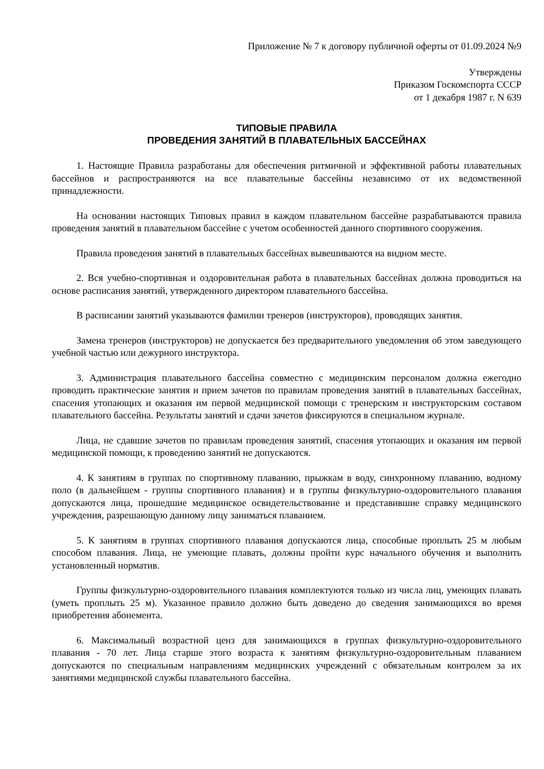Приложение № 7 к договору публичной оферты от 01.09.2024 №9
Утверждены
Приказом Госкомспорта СССР
от 1 декабря 1987 г. N 639
ТИПОВЫЕ ПРАВИЛА
ПРОВЕДЕНИЯ ЗАНЯТИЙ В ПЛАВАТЕЛЬНЫХ БАССЕЙНАХ
1. Настоящие Правила разработаны для обеспечения ритмичной и эффективной работы плавательных бассейнов и распространяются на все плавательные бассейны независимо от их ведомственной принадлежности.
На основании настоящих Типовых правил в каждом плавательном бассейне разрабатываются правила проведения занятий в плавательном бассейне с учетом особенностей данного спортивного сооружения.
Правила проведения занятий в плавательных бассейнах вывешиваются на видном месте.
2. Вся учебно-спортивная и оздоровительная работа в плавательных бассейнах должна проводиться на основе расписания занятий, утвержденного директором плавательного бассейна.
В расписании занятий указываются фамилии тренеров (инструкторов), проводящих занятия.
Замена тренеров (инструкторов) не допускается без предварительного уведомления об этом заведующего учебной частью или дежурного инструктора.
3. Администрация плавательного бассейна совместно с медицинским персоналом должна ежегодно проводить практические занятия и прием зачетов по правилам проведения занятий в плавательных бассейнах, спасения утопающих и оказания им первой медицинской помощи с тренерским и инструкторским составом плавательного бассейна. Результаты занятий и сдачи зачетов фиксируются в специальном журнале.
Лица, не сдавшие зачетов по правилам проведения занятий, спасения утопающих и оказания им первой медицинской помощи, к проведению занятий не допускаются.
4. К занятиям в группах по спортивному плаванию, прыжкам в воду, синхронному плаванию, водному поло (в дальнейшем - группы спортивного плавания) и в группы физкультурно-оздоровительного плавания допускаются лица, прошедшие медицинское освидетельствование и представившие справку медицинского учреждения, разрешающую данному лицу заниматься плаванием.
5. К занятиям в группах спортивного плавания допускаются лица, способные проплыть 25 м любым способом плавания. Лица, не умеющие плавать, должны пройти курс начального обучения и выполнить установленный норматив.
Группы физкультурно-оздоровительного плавания комплектуются только из числа лиц, умеющих плавать (уметь проплыть 25 м). Указанное правило должно быть доведено до сведения занимающихся во время приобретения абонемента.
6. Максимальный возрастной ценз для занимающихся в группах физкультурно-оздоровительного плавания - 70 лет. Лица старше этого возраста к занятиям физкультурно-оздоровительным плаванием допускаются по специальным направлениям медицинских учреждений с обязательным контролем за их занятиями медицинской службы плавательного бассейна.